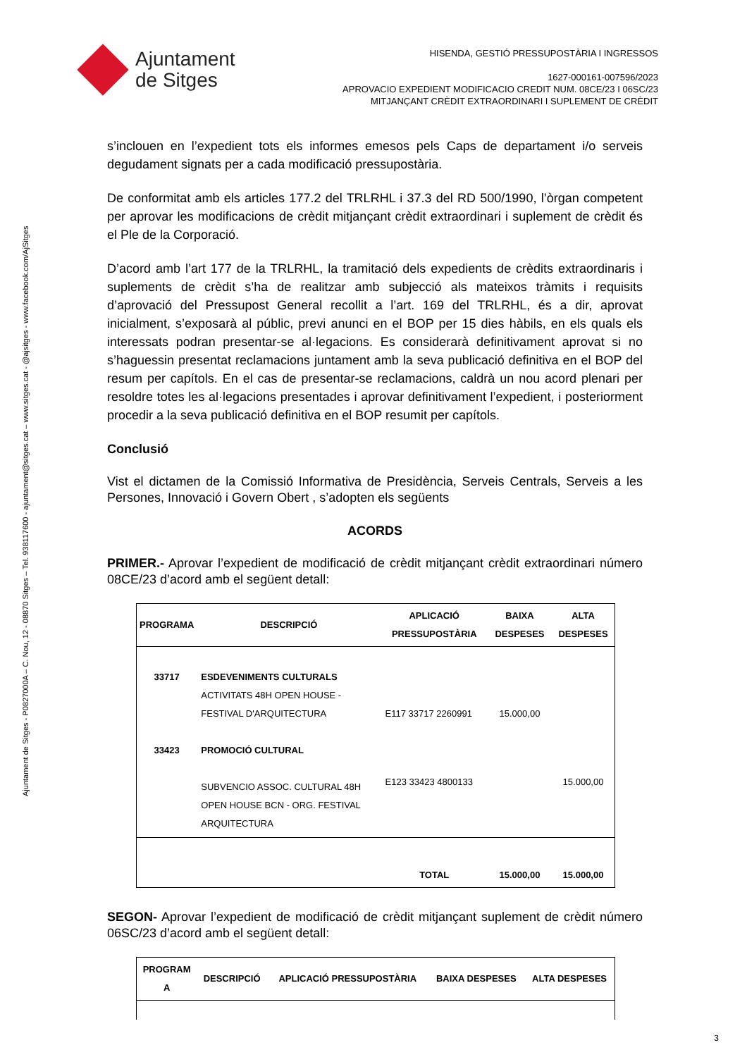Ajuntament de Sitges - P0827000A – C. Nou, 12 - 08870 Sitges – Tel. 938117600 - ajuntament@sitges.cat – www.sitges.cat - @ajsitges - www.facebook.com/AjSitges
Ajuntament
de Sitges
HISENDA, GESTIÓ PRESSUPOSTÀRIA I INGRESSOS
1627-000161-007596/2023
APROVACIO EXPEDIENT MODIFICACIO CREDIT NUM. 08CE/23 I 06SC/23
MITJANÇANT CRÈDIT EXTRAORDINARI I SUPLEMENT DE CRÈDIT
s’inclouen en l’expedient tots els informes emesos pels Caps de departament i/o serveis degudament signats per a cada modificació pressupostària.
De conformitat amb els articles 177.2 del TRLRHL i 37.3 del RD 500/1990, l’òrgan competent per aprovar les modificacions de crèdit mitjançant crèdit extraordinari i suplement de crèdit és el Ple de la Corporació.
D’acord amb l’art 177 de la TRLRHL, la tramitació dels expedients de crèdits extraordinaris i suplements de crèdit s’ha de realitzar amb subjecció als mateixos tràmits i requisits d’aprovació del Pressupost General recollit a l’art. 169 del TRLRHL, és a dir, aprovat inicialment, s’exposarà al públic, previ anunci en el BOP per 15 dies hàbils, en els quals els interessats podran presentar-se al·legacions. Es considerarà definitivament aprovat si no s’haguessin presentat reclamacions juntament amb la seva publicació definitiva en el BOP del resum per capítols. En el cas de presentar-se reclamacions, caldrà un nou acord plenari per resoldre totes les al·legacions presentades i aprovar definitivament l’expedient, i posteriorment procedir a la seva publicació definitiva en el BOP resumit per capítols.
Conclusió
Vist el dictamen de la Comissió Informativa de Presidència, Serveis Centrals, Serveis a les Persones, Innovació i Govern Obert , s’adopten els següents
ACORDS
PRIMER.- Aprovar l’expedient de modificació de crèdit mitjançant crèdit extraordinari número 08CE/23 d’acord amb el següent detall:
| PROGRAMA | DESCRIPCIÓ | APLICACIÓ PRESSUPOSTÀRIA | BAIXA DESPESES | ALTA DESPESES |
| --- | --- | --- | --- | --- |
| 33717 | ESDEVENIMENTS CULTURALS ACTIVITATS 48H OPEN HOUSE - FESTIVAL D'ARQUITECTURA | E117 33717 2260991 | 15.000,00 | |
| 33423 | PROMOCIÓ CULTURAL SUBVENCIO ASSOC. CULTURAL 48H OPEN HOUSE BCN - ORG. FESTIVAL ARQUITECTURA | E123 33423 4800133 | | 15.000,00 |
| | | TOTAL | 15.000,00 | 15.000,00 |
SEGON- Aprovar l’expedient de modificació de crèdit mitjançant suplement de crèdit número 06SC/23 d’acord amb el següent detall:
| PROGRAM A | DESCRIPCIÓ | APLICACIÓ PRESSUPOSTÀRIA | BAIXA DESPESES | ALTA DESPESES |
| --- | --- | --- | --- | --- |
3